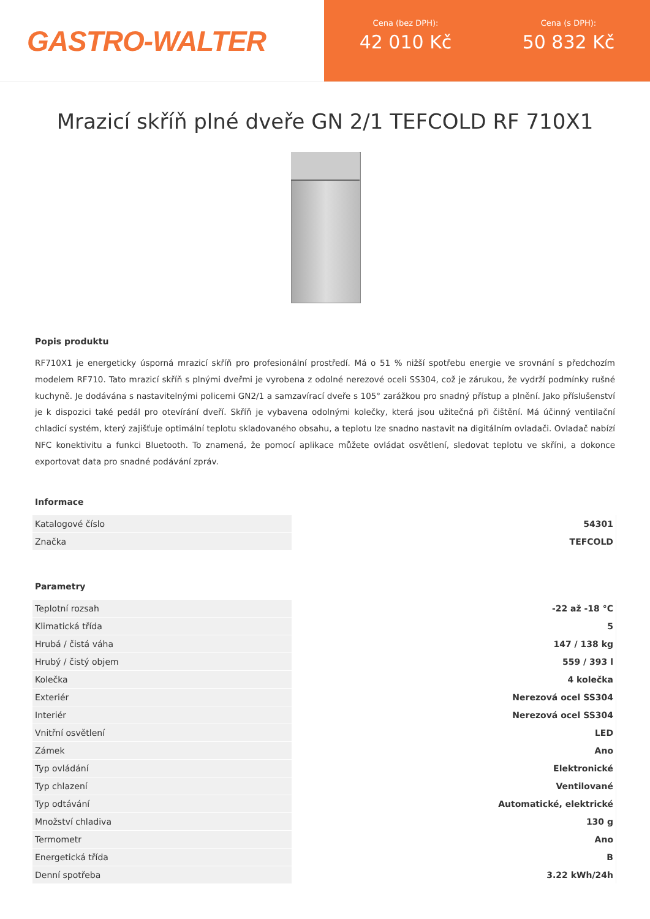GASTRO-WALTER
Cena (bez DPH):
42 010 Kč
Cena (s DPH):
50 832 Kč
Mrazicí skříň plné dveře GN 2/1 TEFCOLD RF 710X1
Popis produktu
RF710X1 je energeticky úsporná mrazicí skříň pro profesionální prostředí. Má o 51 % nižší spotřebu energie ve srovnání s předchozím modelem RF710. Tato mrazicí skříň s plnými dveřmi je vyrobena z odolné nerezové oceli SS304, což je zárukou, že vydrží podmínky rušné kuchyně. Je dodávána s nastavitelnými policemi GN2/1 a samzavírací dveře s 105° zarážkou pro snadný přístup a plnění. Jako příslušenství je k dispozici také pedál pro otevírání dveří. Skříň je vybavena odolnými kolečky, která jsou užitečná při čištění. Má účinný ventilační chladicí systém, který zajišťuje optimální teplotu skladovaného obsahu, a teplotu lze snadno nastavit na digitálním ovladači. Ovladač nabízí NFC konektivitu a funkci Bluetooth. To znamená, že pomocí aplikace můžete ovládat osvětlení, sledovat teplotu ve skříni, a dokonce exportovat data pro snadné podávání zpráv.
Informace
| Katalogové číslo | 54301 |
| Značka | TEFCOLD |
Parametry
| Teplotní rozsah | -22 až -18 °C |
| Klimatická třída | 5 |
| Hrubá / čistá váha | 147 / 138 kg |
| Hrubý / čistý objem | 559 / 393 l |
| Kolečka | 4 kolečka |
| Exteriér | Nerezová ocel SS304 |
| Interiér | Nerezová ocel SS304 |
| Vnitřní osvětlení | LED |
| Zámek | Ano |
| Typ ovládání | Elektronické |
| Typ chlazení | Ventilované |
| Typ odtávání | Automatické, elektrické |
| Množství chladiva | 130 g |
| Termometr | Ano |
| Energetická třída | B |
| Denní spotřeba | 3.22 kWh/24h |